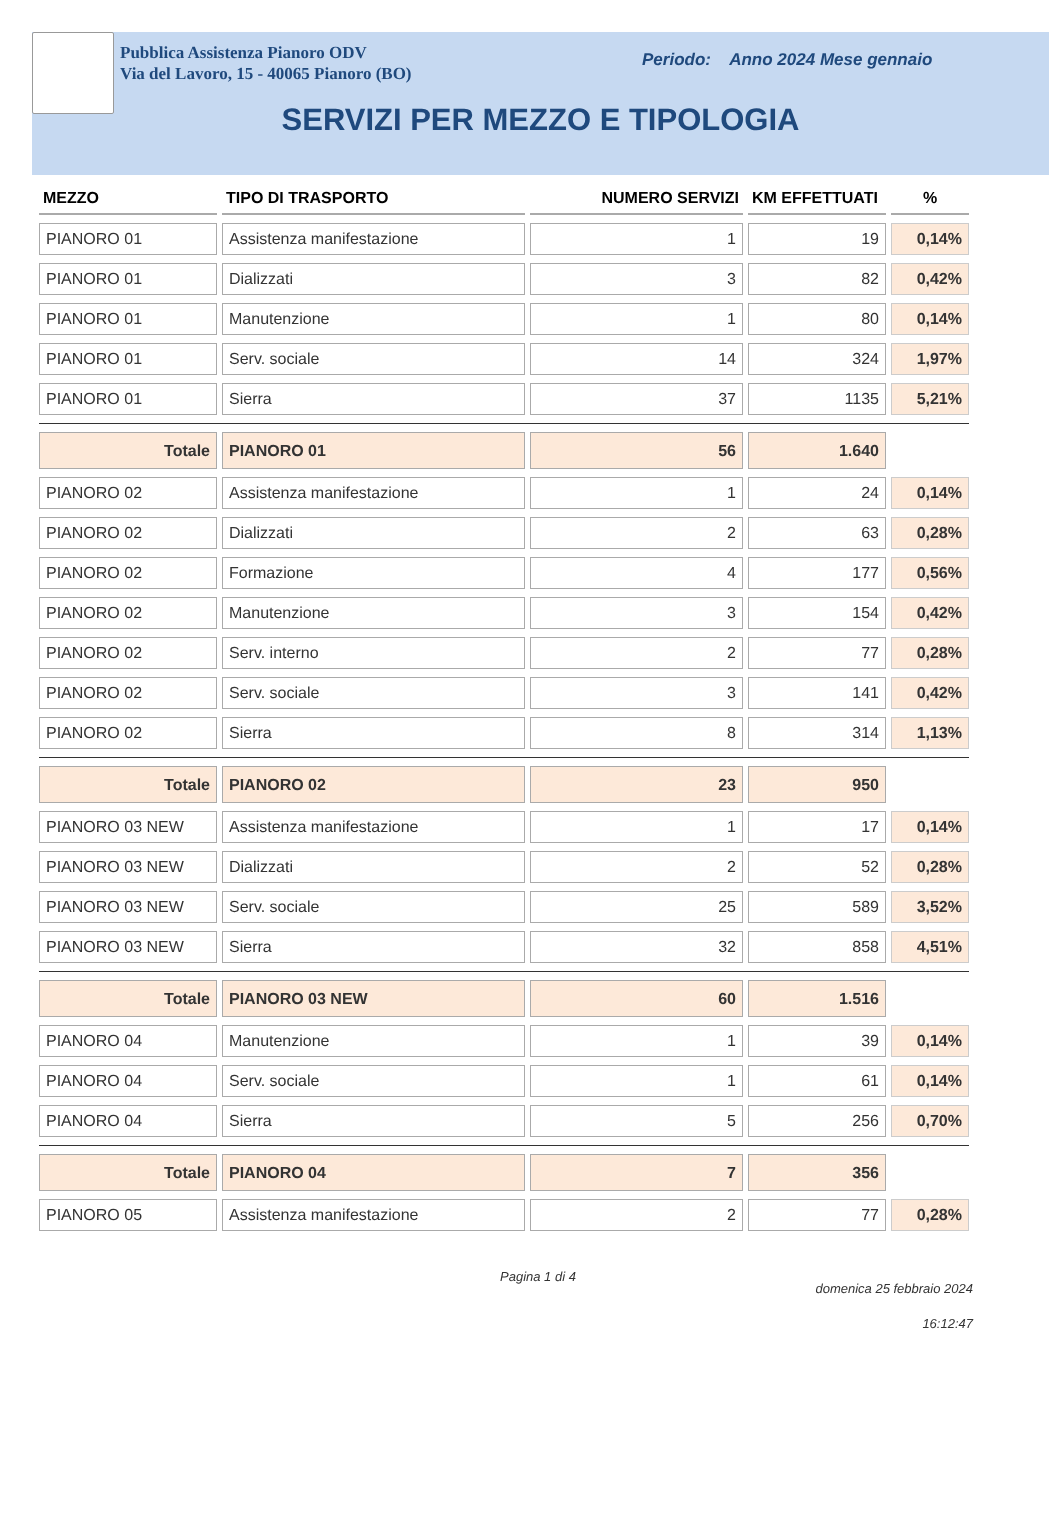Pubblica Assistenza Pianoro ODV
Via del Lavoro, 15 - 40065 Pianoro (BO)
Periodo: Anno 2024 Mese gennaio
SERVIZI PER MEZZO E TIPOLOGIA
| MEZZO | TIPO DI TRASPORTO | NUMERO SERVIZI | KM EFFETTUATI | % |
| --- | --- | --- | --- | --- |
| PIANORO 01 | Assistenza manifestazione | 1 | 19 | 0,14% |
| PIANORO 01 | Dializzati | 3 | 82 | 0,42% |
| PIANORO 01 | Manutenzione | 1 | 80 | 0,14% |
| PIANORO 01 | Serv. sociale | 14 | 324 | 1,97% |
| PIANORO 01 | Sierra | 37 | 1135 | 5,21% |
| Totale | PIANORO 01 | 56 | 1.640 | |
| PIANORO 02 | Assistenza manifestazione | 1 | 24 | 0,14% |
| PIANORO 02 | Dializzati | 2 | 63 | 0,28% |
| PIANORO 02 | Formazione | 4 | 177 | 0,56% |
| PIANORO 02 | Manutenzione | 3 | 154 | 0,42% |
| PIANORO 02 | Serv. interno | 2 | 77 | 0,28% |
| PIANORO 02 | Serv. sociale | 3 | 141 | 0,42% |
| PIANORO 02 | Sierra | 8 | 314 | 1,13% |
| Totale | PIANORO 02 | 23 | 950 | |
| PIANORO 03 NEW | Assistenza manifestazione | 1 | 17 | 0,14% |
| PIANORO 03 NEW | Dializzati | 2 | 52 | 0,28% |
| PIANORO 03 NEW | Serv. sociale | 25 | 589 | 3,52% |
| PIANORO 03 NEW | Sierra | 32 | 858 | 4,51% |
| Totale | PIANORO 03 NEW | 60 | 1.516 | |
| PIANORO 04 | Manutenzione | 1 | 39 | 0,14% |
| PIANORO 04 | Serv. sociale | 1 | 61 | 0,14% |
| PIANORO 04 | Sierra | 5 | 256 | 0,70% |
| Totale | PIANORO 04 | 7 | 356 | |
| PIANORO 05 | Assistenza manifestazione | 2 | 77 | 0,28% |
Pagina 1 di 4
domenica 25 febbraio 2024
16:12:47